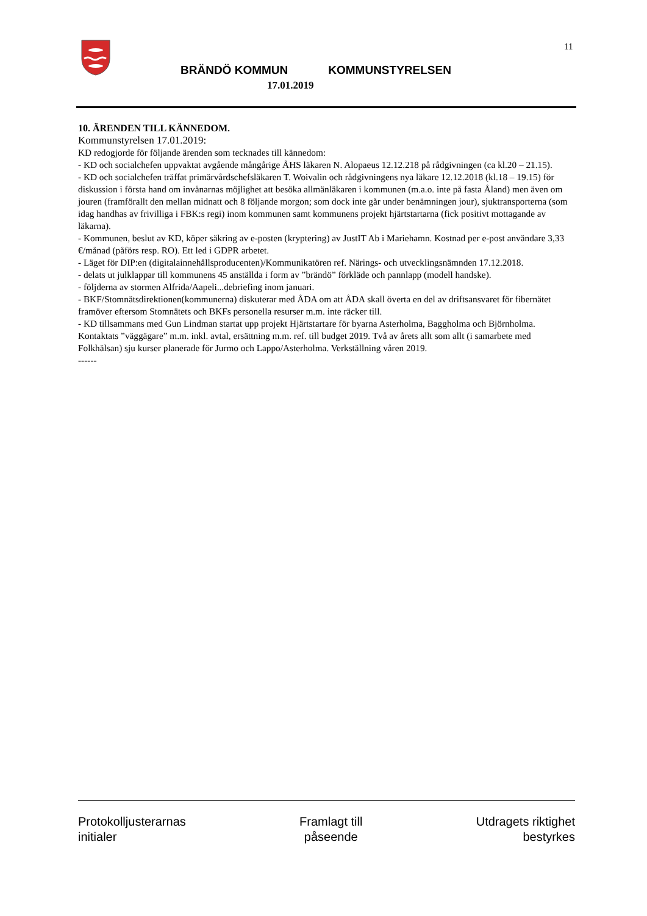11
BRÄNDÖ KOMMUN KOMMUNSTYRELSEN
17.01.2019
10. ÄRENDEN TILL KÄNNEDOM.
Kommunstyrelsen 17.01.2019:
KD redogjorde för följande ärenden som tecknades till kännedom:
- KD och socialchefen uppvaktat avgående mångårige ÅHS läkaren N. Alopaeus 12.12.218 på rådgivningen (ca kl.20 – 21.15).
- KD och socialchefen träffat primärvårdschefsläkaren T. Woivalin och rådgivningens nya läkare 12.12.2018 (kl.18 – 19.15) för diskussion i första hand om invånarnas möjlighet att besöka allmänläkaren i kommunen (m.a.o. inte på fasta Åland) men även om jouren (framförallt den mellan midnatt och 8 följande morgon; som dock inte går under benämningen jour), sjuktransporterna (som idag handhas av frivilliga i FBK:s regi) inom kommunen samt kommunens projekt hjärtstartarna (fick positivt mottagande av läkarna).
- Kommunen, beslut av KD, köper säkring av e-posten (kryptering) av JustIT Ab i Mariehamn. Kostnad per e-post användare 3,33 €/månad (påförs resp. RO). Ett led i GDPR arbetet.
- Läget för DIP:en (digitalainnehållsproducenten)/Kommunikatören ref. Närings- och utvecklingsnämnden 17.12.2018.
- delats ut julklappar till kommunens 45 anställda i form av ”brändö” förkläde och pannlapp (modell handske).
- följderna av stormen Alfrida/Aapeli...debriefing inom januari.
- BKF/Stomnätsdirektionen(kommunerna) diskuterar med ÅDA om att ÅDA skall överta en del av driftsansvaret för fibernätet framöver eftersom Stomnätets och BKFs personella resurser m.m. inte räcker till.
- KD tillsammans med Gun Lindman startat upp projekt Hjärtstartare för byarna Asterholma, Baggholma och Björnholma. Kontaktats ”väggägare” m.m. inkl. avtal, ersättning m.m. ref. till budget 2019. Två av årets allt som allt (i samarbete med Folkhälsan) sju kurser planerade för Jurmo och Lappo/Asterholma. Verkställning våren 2019.
------
Protokolljusterarnas
initialer
Framlagt till
påseende
Utdragets riktighet
bestyrkes